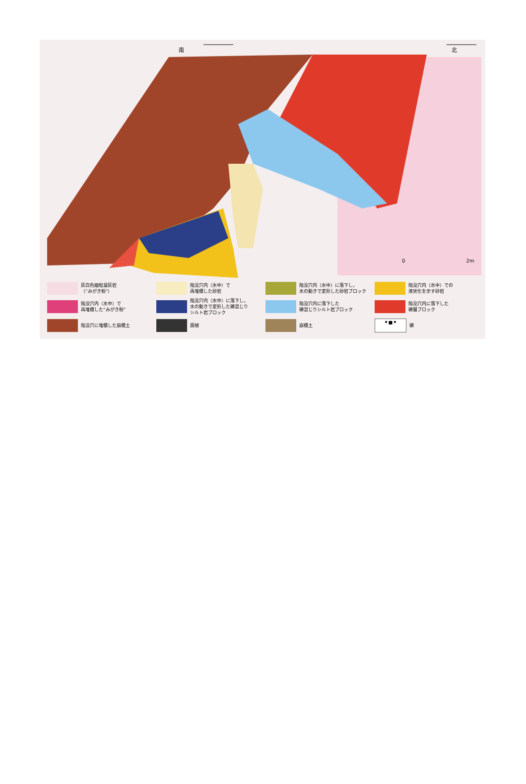南 北
0 2m
灰白色細粒凝灰岩
（“みがき粉”）
陥没穴内（水中）で
再堆積した砂岩
陥没穴内（水中）に落下し，
水の動きで変形した砂岩ブロック
陥没穴内（水中）での
液状化を示す砂岩
陥没穴内（水中）で
再堆積した“みがき粉”
陥没穴内（水中）に落下し，
水の動きで変形した礫混じり
シルト岩ブロック
陥没穴内に落下した
礫混じりシルト岩ブロック
陥没穴内に落下した
礫層ブロック
陥没穴に堆積した崩積土
腐植
崩積土
•▪•
礫